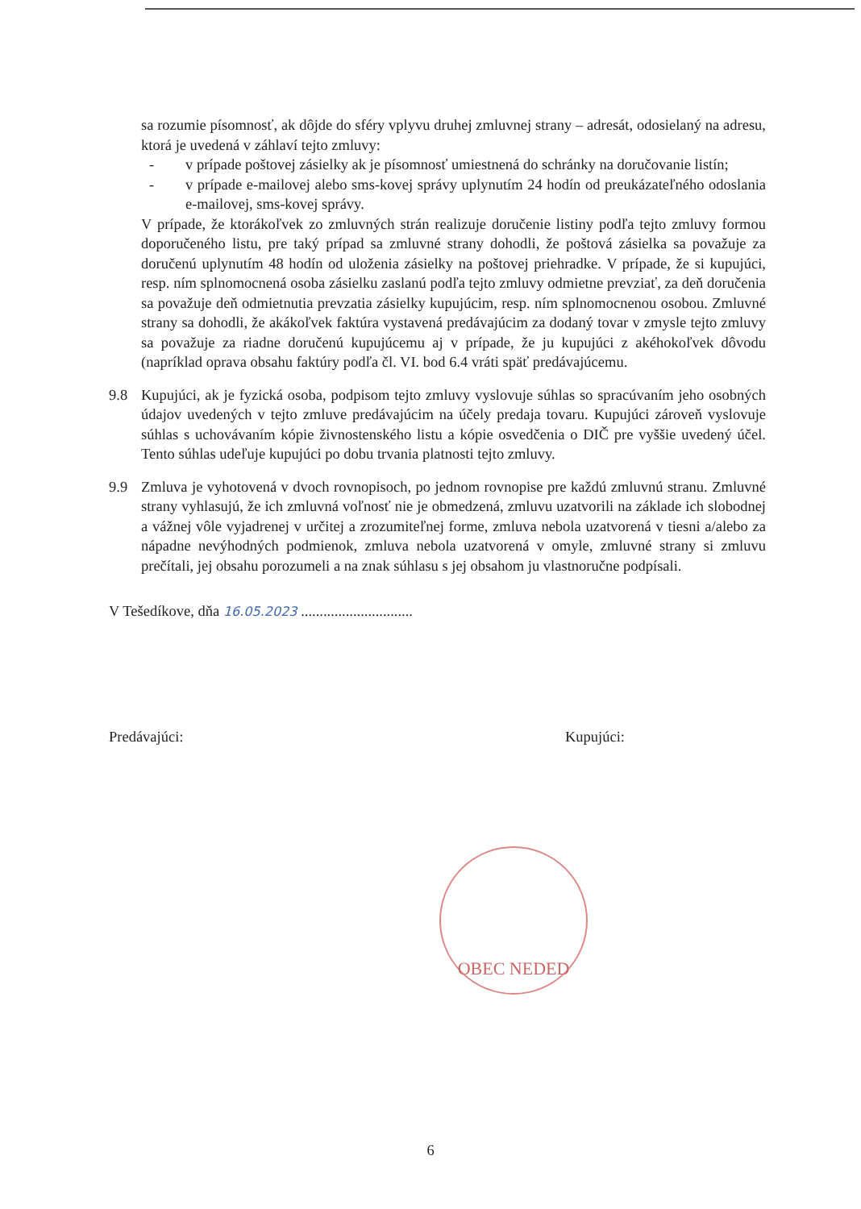sa rozumie písomnosť, ak dôjde do sféry vplyvu druhej zmluvnej strany – adresát, odosielaný na adresu, ktorá je uvedená v záhlaví tejto zmluvy:
- v prípade poštovej zásielky ak je písomnosť umiestnená do schránky na doručovanie listín;
- v prípade e-mailovej alebo sms-kovej správy uplynutím 24 hodín od preukázateľného odoslania e-mailovej, sms-kovej správy.
V prípade, že ktorákoľvek zo zmluvných strán realizuje doručenie listiny podľa tejto zmluvy formou doporučeného listu, pre taký prípad sa zmluvné strany dohodli, že poštová zásielka sa považuje za doručenú uplynutím 48 hodín od uloženia zásielky na poštovej priehradke. V prípade, že si kupujúci, resp. ním splnomocnená osoba zásielku zaslanú podľa tejto zmluvy odmietne prevziať, za deň doručenia sa považuje deň odmietnutia prevzatia zásielky kupujúcim, resp. ním splnomocnenou osobou. Zmluvné strany sa dohodli, že akákoľvek faktúra vystavená predávajúcim za dodaný tovar v zmysle tejto zmluvy sa považuje za riadne doručenú kupujúcemu aj v prípade, že ju kupujúci z akéhokoľvek dôvodu (napríklad oprava obsahu faktúry podľa čl. VI. bod 6.4 vráti späť predávajúcemu.
9.8 Kupujúci, ak je fyzická osoba, podpisom tejto zmluvy vyslovuje súhlas so spracúvaním jeho osobných údajov uvedených v tejto zmluve predávajúcim na účely predaja tovaru. Kupujúci zároveň vyslovuje súhlas s uchovávaním kópie živnostenského listu a kópie osvedčenia o DIČ pre vyššie uvedený účel. Tento súhlas udeľuje kupujúci po dobu trvania platnosti tejto zmluvy.
9.9 Zmluva je vyhotovená v dvoch rovnopisoch, po jednom rovnopise pre každú zmluvnú stranu. Zmluvné strany vyhlasujú, že ich zmluvná voľnosť nie je obmedzená, zmluvu uzatvorili na základe ich slobodnej a vážnej vôle vyjadrenej v určitej a zrozumiteľnej forme, zmluva nebola uzatvorená v tiesni a/alebo za nápadne nevýhodných podmienok, zmluva nebola uzatvorená v omyle, zmluvné strany si zmluvu prečítali, jej obsahu porozumeli a na znak súhlasu s jej obsahom ju vlastnoručne podpísali.
V Tešedíkove, dňa 16.05.2023 ..............................
Predávajúci: Kupujúci:
OBEC NEDED
6